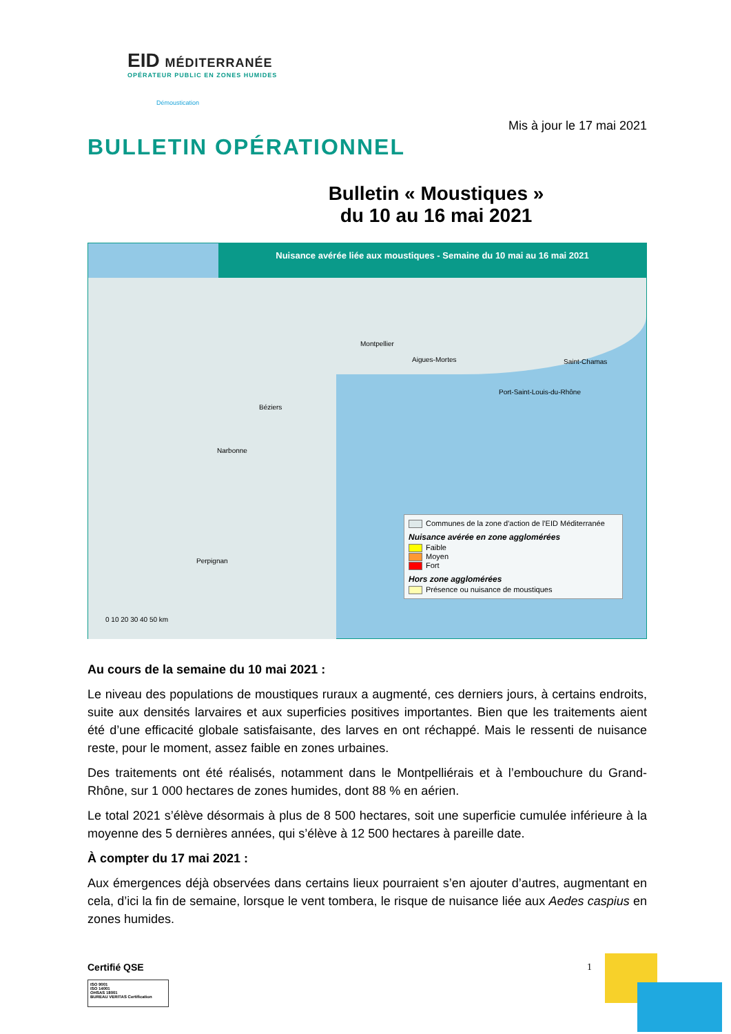EID MÉDITERRANÉE
OPÉRATEUR PUBLIC EN ZONES HUMIDES
Démoustication
Mis à jour le 17 mai 2021
BULLETIN OPÉRATIONNEL
Bulletin « Moustiques »
du 10 au 16 mai 2021
Nuisance avérée liée aux moustiques - Semaine du 10 mai au 16 mai 2021
Montpellier
Aigues-Mortes Saint-Chamas
Port-Saint-Louis-du-Rhône
Béziers
Narbonne
Perpignan
0 10 20 30 40 50 km
Communes de la zone d'action de l'EID Méditerranée
Nuisance avérée en zone agglomérées
Faible
Moyen
Fort
Hors zone agglomérées
Présence ou nuisance de moustiques
Au cours de la semaine du 10 mai 2021 :
Le niveau des populations de moustiques ruraux a augmenté, ces derniers jours, à certains endroits, suite aux densités larvaires et aux superficies positives importantes. Bien que les traitements aient été d’une efficacité globale satisfaisante, des larves en ont réchappé. Mais le ressenti de nuisance reste, pour le moment, assez faible en zones urbaines.
Des traitements ont été réalisés, notamment dans le Montpelliérais et à l’embouchure du Grand-Rhône, sur 1 000 hectares de zones humides, dont 88 % en aérien.
Le total 2021 s’élève désormais à plus de 8 500 hectares, soit une superficie cumulée inférieure à la moyenne des 5 dernières années, qui s’élève à 12 500 hectares à pareille date.
À compter du 17 mai 2021 :
Aux émergences déjà observées dans certains lieux pourraient s’en ajouter d’autres, augmentant en cela, d’ici la fin de semaine, lorsque le vent tombera, le risque de nuisance liée aux Aedes caspius en zones humides.
Certifié QSE 1
ISO 9001
ISO 14001
OHSAS 18001
BUREAU VERITAS Certification